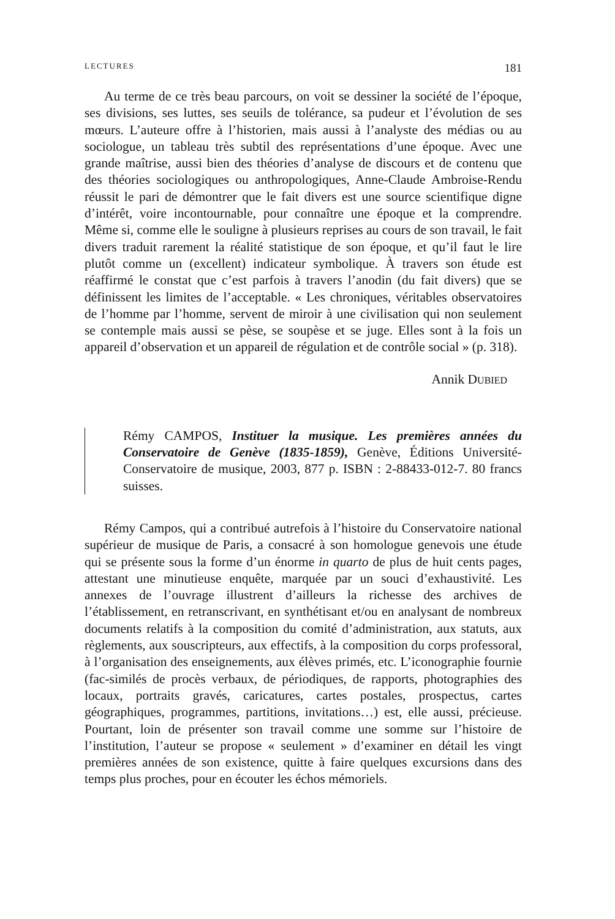LECTURES 181
Au terme de ce très beau parcours, on voit se dessiner la société de l’époque, ses divisions, ses luttes, ses seuils de tolérance, sa pudeur et l’évolution de ses mœurs. L’auteure offre à l’historien, mais aussi à l’analyste des médias ou au sociologue, un tableau très subtil des représentations d’une époque. Avec une grande maîtrise, aussi bien des théories d’analyse de discours et de contenu que des théories sociologiques ou anthropologiques, Anne-Claude Ambroise-Rendu réussit le pari de démontrer que le fait divers est une source scientifique digne d’intérêt, voire incontournable, pour connaître une époque et la comprendre. Même si, comme elle le souligne à plusieurs reprises au cours de son travail, le fait divers traduit rarement la réalité statistique de son époque, et qu’il faut le lire plutôt comme un (excellent) indicateur symbolique. À travers son étude est réaffirmé le constat que c’est parfois à travers l’anodin (du fait divers) que se définissent les limites de l’acceptable. « Les chroniques, véritables observatoires de l’homme par l’homme, servent de miroir à une civilisation qui non seulement se contemple mais aussi se pèse, se soupèse et se juge. Elles sont à la fois un appareil d’observation et un appareil de régulation et de contrôle social » (p. 318).
Annik DUBIED
Rémy CAMPOS, Instituer la musique. Les premières années du Conservatoire de Genève (1835-1859), Genève, Éditions Université-Conservatoire de musique, 2003, 877 p. ISBN : 2-88433-012-7. 80 francs suisses.
Rémy Campos, qui a contribué autrefois à l’histoire du Conservatoire national supérieur de musique de Paris, a consacré à son homologue genevois une étude qui se présente sous la forme d’un énorme in quarto de plus de huit cents pages, attestant une minutieuse enquête, marquée par un souci d’exhaustivité. Les annexes de l’ouvrage illustrent d’ailleurs la richesse des archives de l’établissement, en retranscrivant, en synthétisant et/ou en analysant de nombreux documents relatifs à la composition du comité d’administration, aux statuts, aux règlements, aux souscripteurs, aux effectifs, à la composition du corps professoral, à l’organisation des enseignements, aux élèves primés, etc. L’iconographie fournie (fac-similés de procès verbaux, de périodiques, de rapports, photographies des locaux, portraits gravés, caricatures, cartes postales, prospectus, cartes géographiques, programmes, partitions, invitations…) est, elle aussi, précieuse. Pourtant, loin de présenter son travail comme une somme sur l’histoire de l’institution, l’auteur se propose « seulement » d’examiner en détail les vingt premières années de son existence, quitte à faire quelques excursions dans des temps plus proches, pour en écouter les échos mémoriels.